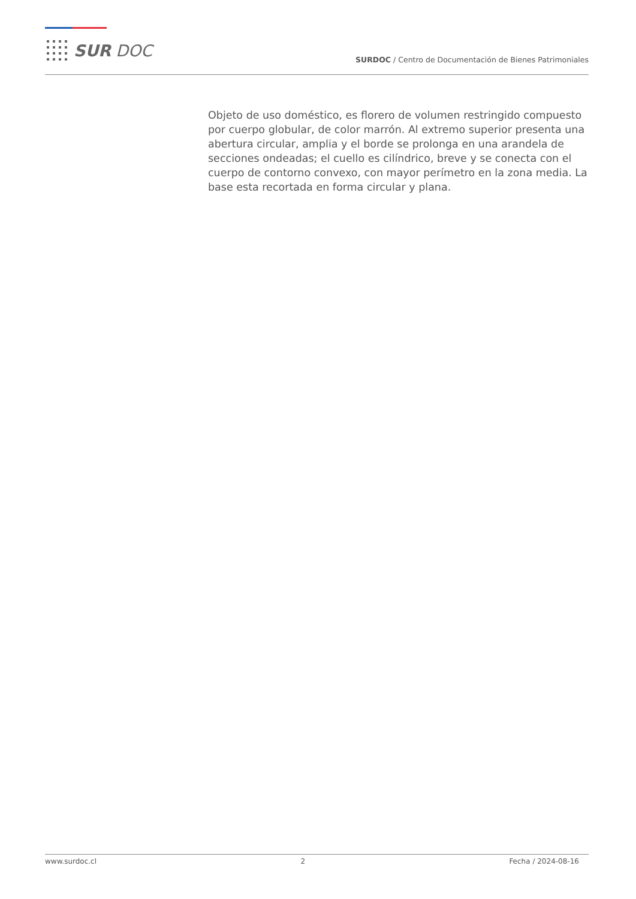SUR DOC
SURDOC / Centro de Documentación de Bienes Patrimoniales
Objeto de uso doméstico, es florero de volumen restringido compuesto por cuerpo globular, de color marrón. Al extremo superior presenta una abertura circular, amplia y el borde se prolonga en una arandela de secciones ondeadas; el cuello es cilíndrico, breve y se conecta con el cuerpo de contorno convexo, con mayor perímetro en la zona media. La base esta recortada en forma circular y plana.
www.surdoc.cl 2 Fecha / 2024-08-16